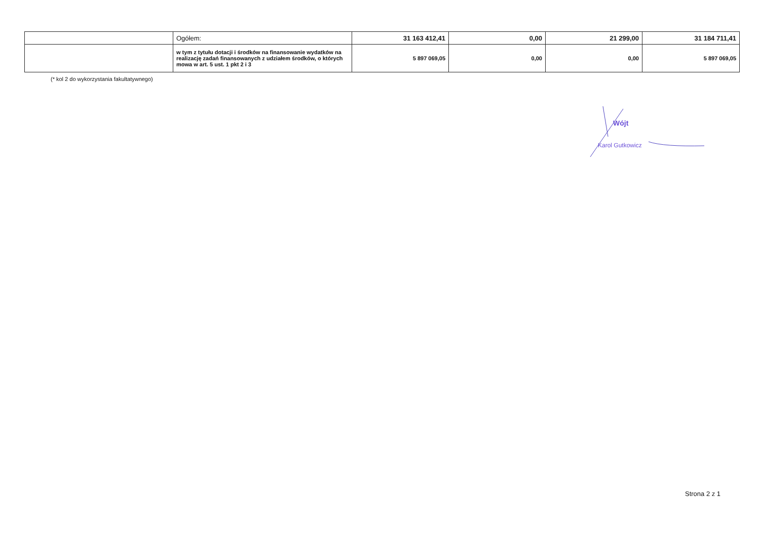| | Ogółem: | 31 163 412,41 | 0,00 | 21 299,00 | 31 184 711,41 |
| | w tym z tytułu dotacji i środków na finansowanie wydatków na realizację zadań finansowanych z udziałem środków, o których mowa w art. 5 ust. 1 pkt 2 i 3 | 5 897 069,05 | 0,00 | 0,00 | 5 897 069,05 |
(* kol 2 do wykorzystania fakultatywnego)
Wójt
Karol Gutkowicz
Strona 2 z 1